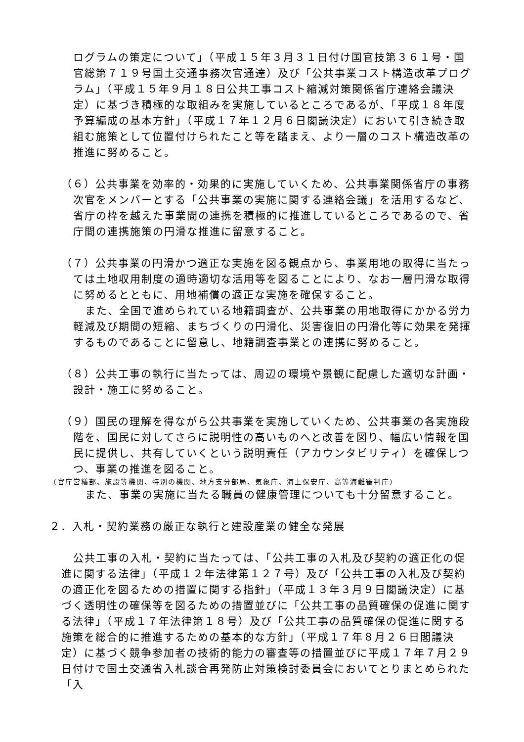ログラムの策定について」（平成１５年３月３１日付け国官技第３６１号・国官総第７１９号国土交通事務次官通達）及び「公共事業コスト構造改革プログラム」（平成１５年９月１８日公共工事コスト縮減対策関係省庁連絡会議決定）に基づき積極的な取組みを実施しているところであるが、「平成１８年度予算編成の基本方針」（平成１７年１２月６日閣議決定）において引き続き取組む施策として位置付けられたこと等を踏まえ、より一層のコスト構造改革の推進に努めること。
（６）公共事業を効率的・効果的に実施していくため、公共事業関係省庁の事務次官をメンバーとする「公共事業の実施に関する連絡会議」を活用するなど、省庁の枠を越えた事業間の連携を積極的に推進しているところであるので、省庁間の連携施策の円滑な推進に留意すること。
（７）公共事業の円滑かつ適正な実施を図る観点から、事業用地の取得に当たっては土地収用制度の適時適切な活用等を図ることにより、なお一層円滑な取得に努めるとともに、用地補償の適正な実施を確保すること。
また、全国で進められている地籍調査が、公共事業の用地取得にかかる労力軽減及び期間の短縮、まちづくりの円滑化、災害復旧の円滑化等に効果を発揮するものであることに留意し、地籍調査事業との連携に努めること。
（８）公共工事の執行に当たっては、周辺の環境や景観に配慮した適切な計画・設計・施工に努めること。
（９）国民の理解を得ながら公共事業を実施していくため、公共事業の各実施段階を、国民に対してさらに説明性の高いものへと改善を図り、幅広い情報を国民に提供し、共有していくという説明責任（アカウンタビリティ）を確保しつつ、事業の推進を図ること。
（官庁営繕部、施設等機関、特別の機関、地方支分部局、気象庁、海上保安庁、高等海難審判庁）
また、事業の実施に当たる職員の健康管理についても十分留意すること。
２．入札・契約業務の厳正な執行と建設産業の健全な発展
公共工事の入札・契約に当たっては、「公共工事の入札及び契約の適正化の促進に関する法律」（平成１２年法律第１２７号）及び「公共工事の入札及び契約の適正化を図るための措置に関する指針」（平成１３年３月９日閣議決定）に基づく透明性の確保等を図るための措置並びに「公共工事の品質確保の促進に関する法律」（平成１７年法律第１８号）及び「公共工事の品質確保の促進に関する施策を総合的に推進するための基本的な方針」（平成１７年８月２６日閣議決定）に基づく競争参加者の技術的能力の審査等の措置並びに平成１７年７月２９日付けで国土交通省入札談合再発防止対策検討委員会においてとりまとめられた「入